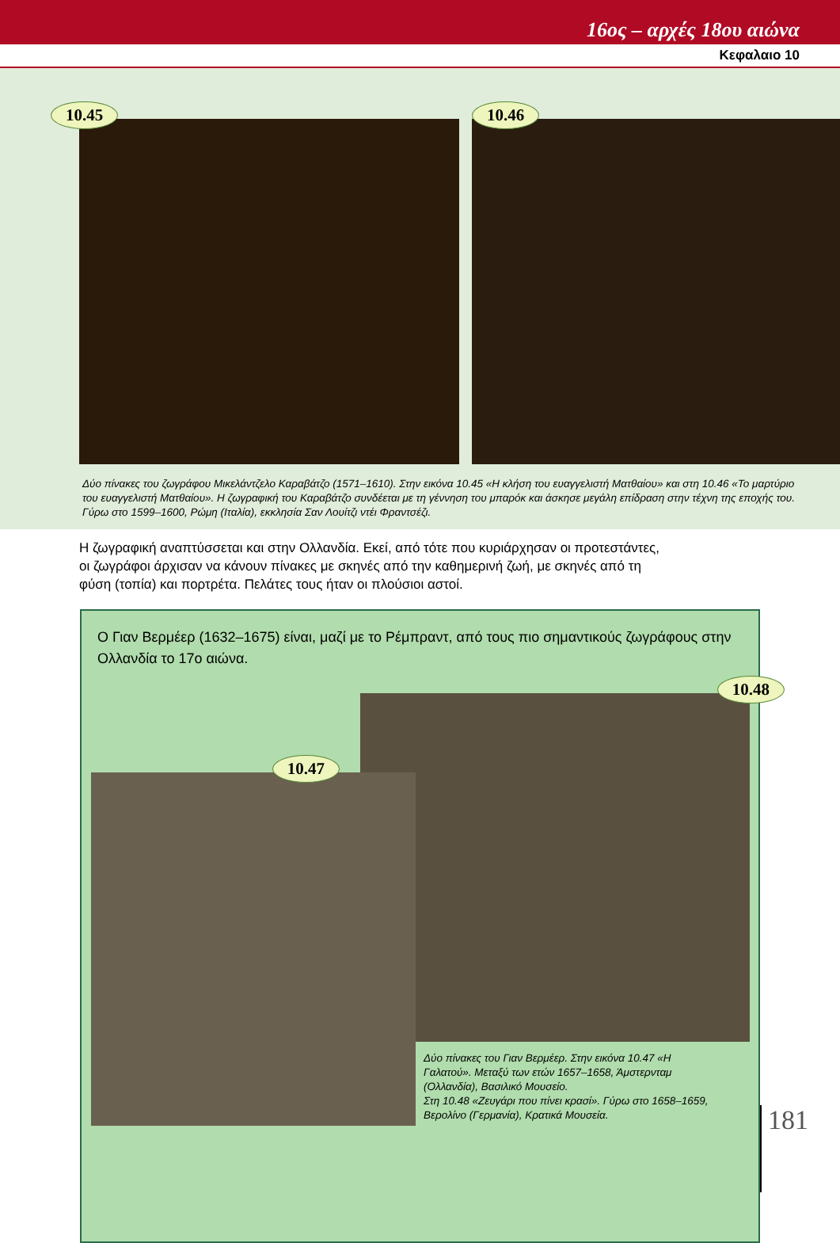16ος – αρχές 18ου αιώνα
Κεφαλαιο 10
10.45
10.46
Δύο πίνακες του ζωγράφου Μικελάντζελο Καραβάτζο (1571–1610). Στην εικόνα 10.45 «Η κλήση του ευαγγελιστή Ματθαίου» και στη 10.46 «Το μαρτύριο του ευαγγελιστή Ματθαίου». Η ζωγραφική του Καραβάτζο συνδέεται με τη γέννηση του μπαρόκ και άσκησε μεγάλη επίδραση στην τέχνη της εποχής του. Γύρω στο 1599–1600, Ρώμη (Ιταλία), εκκλησία Σαν Λουίτζι ντέι Φραντσέζι.
Η ζωγραφική αναπτύσσεται και στην Ολλανδία. Εκεί, από τότε που κυριάρχησαν οι προτεστάντες, οι ζωγράφοι άρχισαν να κάνουν πίνακες με σκηνές από την καθημερινή ζωή, με σκηνές από τη φύση (τοπία) και πορτρέτα. Πελάτες τους ήταν οι πλούσιοι αστοί.
Ο Γιαν Βερμέερ (1632–1675) είναι, μαζί με το Ρέμπραντ, από τους πιο σημαντικούς ζωγράφους στην Ολλανδία το 17ο αιώνα.
10.48
10.47
Δύο πίνακες του Γιαν Βερμέερ. Στην εικόνα 10.47 «Η Γαλατού». Μεταξύ των ετών 1657–1658, Άμστερνταμ (Ολλανδία), Βασιλικό Μουσείο.
Στη 10.48 «Ζευγάρι που πίνει κρασί». Γύρω στο 1658–1659, Βερολίνο (Γερμανία), Κρατικά Μουσεία.
181